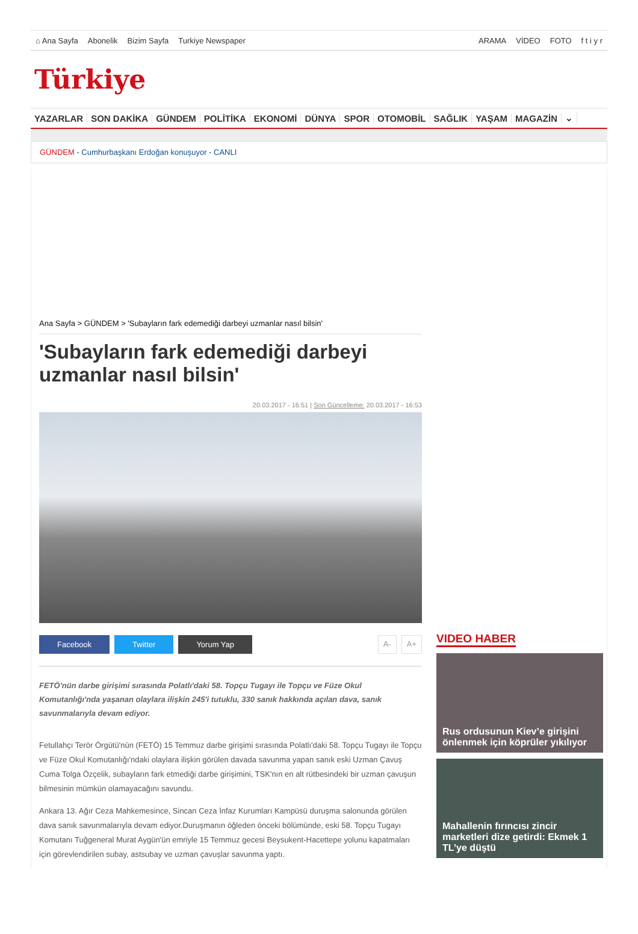⌂ Ana Sayfa Abonelik Bizim Sayfa Turkiye Newspaper
ARAMA VİDEO FOTO f t i y r
Türkiye
YAZARLAR SON DAKİKA GÜNDEM POLİTİKA EKONOMİ DÜNYA SPOR OTOMOBİL SAĞLIK YAŞAM MAGAZİN ⌄
GÜNDEM - Cumhurbaşkanı Erdoğan konuşuyor - CANLI
Ana Sayfa > GÜNDEM > 'Subayların fark edemediği darbeyi uzmanlar nasıl bilsin'
'Subayların fark edemediği darbeyi uzmanlar nasıl bilsin'
20.03.2017 - 16:51 | Son Güncelleme: 20.03.2017 - 16:53
Facebook Twitter Yorum Yap A- A+
FETÖ'nün darbe girişimi sırasında Polatlı'daki 58. Topçu Tugayı ile Topçu ve Füze Okul Komutanlığı'nda yaşanan olaylara ilişkin 245'i tutuklu, 330 sanık hakkında açılan dava, sanık savunmalarıyla devam ediyor.
Fetullahçı Terör Örgütü'nün (FETÖ) 15 Temmuz darbe girişimi sırasında Polatlı'daki 58. Topçu Tugayı ile Topçu ve Füze Okul Komutanlığı'ndaki olaylara ilişkin görülen davada savunma yapan sanık eski Uzman Çavuş Cuma Tolga Özçelik, subayların fark etmediği darbe girişimini, TSK'nın en alt rütbesindeki bir uzman çavuşun bilmesinin mümkün olamayacağını savundu.
Ankara 13. Ağır Ceza Mahkemesince, Sincan Ceza İnfaz Kurumları Kampüsü duruşma salonunda görülen dava sanık savunmalarıyla devam ediyor.Duruşmanın öğleden önceki bölümünde, eski 58. Topçu Tugayı Komutanı Tuğgeneral Murat Aygün'ün emriyle 15 Temmuz gecesi Beysukent-Hacettepe yolunu kapatmaları için görevlendirilen subay, astsubay ve uzman çavuşlar savunma yaptı.
VIDEO HABER
Rus ordusunun Kiev’e girişini önlenmek için köprüler yıkılıyor
Mahallenin fırıncısı zincir marketleri dize getirdi: Ekmek 1 TL’ye düştü